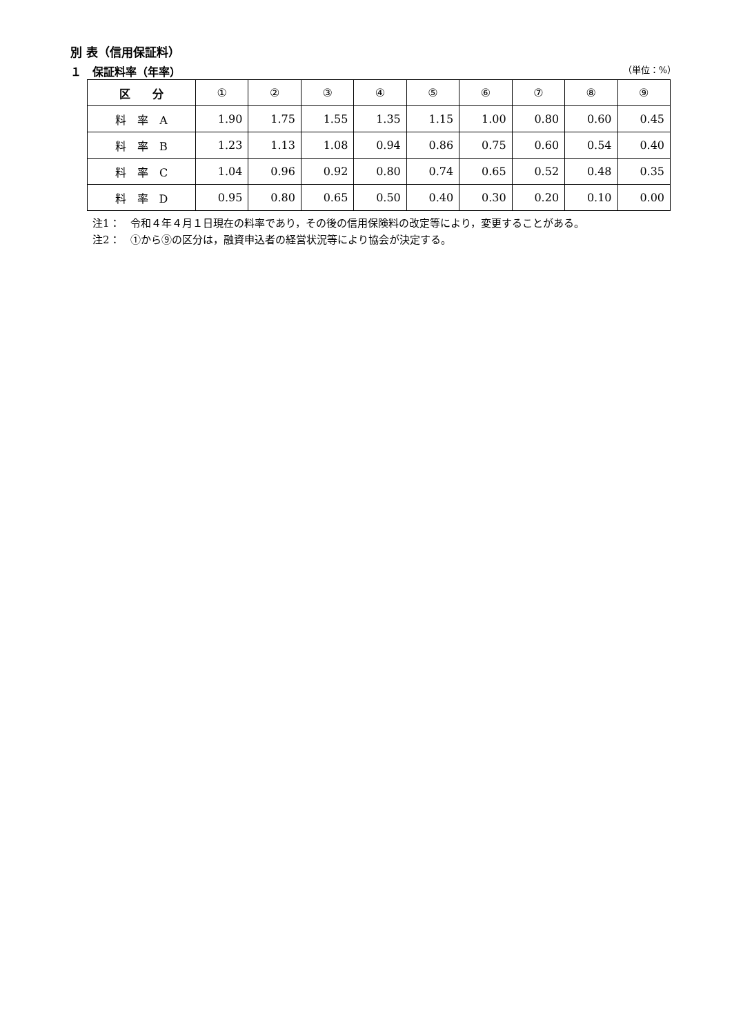別 表（信用保証料）
１　保証料率（年率） （単位：%）
| 区 分 | ① | ② | ③ | ④ | ⑤ | ⑥ | ⑦ | ⑧ | ⑨ |
| --- | --- | --- | --- | --- | --- | --- | --- | --- | --- |
| 料 率 A | 1.90 | 1.75 | 1.55 | 1.35 | 1.15 | 1.00 | 0.80 | 0.60 | 0.45 |
| 料 率 B | 1.23 | 1.13 | 1.08 | 0.94 | 0.86 | 0.75 | 0.60 | 0.54 | 0.40 |
| 料 率 C | 1.04 | 0.96 | 0.92 | 0.80 | 0.74 | 0.65 | 0.52 | 0.48 | 0.35 |
| 料 率 D | 0.95 | 0.80 | 0.65 | 0.50 | 0.40 | 0.30 | 0.20 | 0.10 | 0.00 |
注1：　令和４年４月１日現在の料率であり，その後の信用保険料の改定等により，変更することがある。
注2：　①から⑨の区分は，融資申込者の経営状況等により協会が決定する。